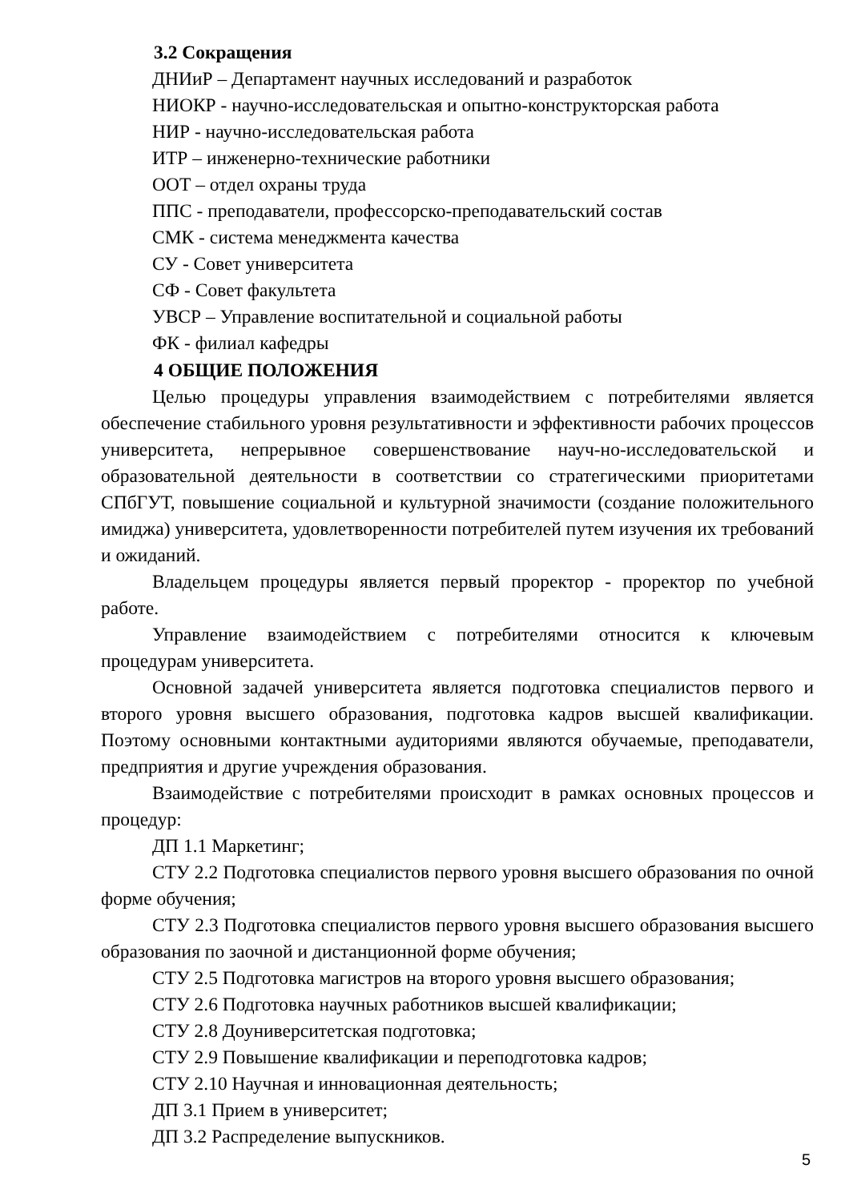3.2 Сокращения
ДНИиР – Департамент научных исследований и разработок
НИОКР - научно-исследовательская и опытно-конструкторская работа
НИР - научно-исследовательская работа
ИТР – инженерно-технические работники
ООТ – отдел охраны труда
ППС - преподаватели, профессорско-преподавательский состав
СМК - система менеджмента качества
СУ - Совет университета
СФ - Совет факультета
УВСР – Управление воспитательной и социальной работы
ФК - филиал кафедры
4 ОБЩИЕ ПОЛОЖЕНИЯ
Целью процедуры управления взаимодействием с потребителями является обеспечение стабильного уровня результативности и эффективности рабочих процессов университета, непрерывное совершенствование науч-но-исследовательской и образовательной деятельности в соответствии со стратегическими приоритетами СПбГУТ, повышение социальной и культурной значимости (создание положительного имиджа) университета, удовлетворенности потребителей путем изучения их требований и ожиданий.
Владельцем процедуры является первый проректор - проректор по учебной работе.
Управление взаимодействием с потребителями относится к ключевым процедурам университета.
Основной задачей университета является подготовка специалистов первого и второго уровня высшего образования, подготовка кадров высшей квалификации. Поэтому основными контактными аудиториями являются обучаемые, преподаватели, предприятия и другие учреждения образования.
Взаимодействие с потребителями происходит в рамках основных процессов и процедур:
ДП 1.1 Маркетинг;
СТУ 2.2 Подготовка специалистов первого уровня высшего образования по очной форме обучения;
СТУ 2.3 Подготовка специалистов первого уровня высшего образования высшего образования по заочной и дистанционной форме обучения;
СТУ 2.5 Подготовка магистров на второго уровня высшего образования;
СТУ 2.6 Подготовка научных работников высшей квалификации;
СТУ 2.8 Доуниверситетская подготовка;
СТУ 2.9 Повышение квалификации и переподготовка кадров;
СТУ 2.10 Научная и инновационная деятельность;
ДП 3.1 Прием в университет;
ДП 3.2 Распределение выпускников.
5